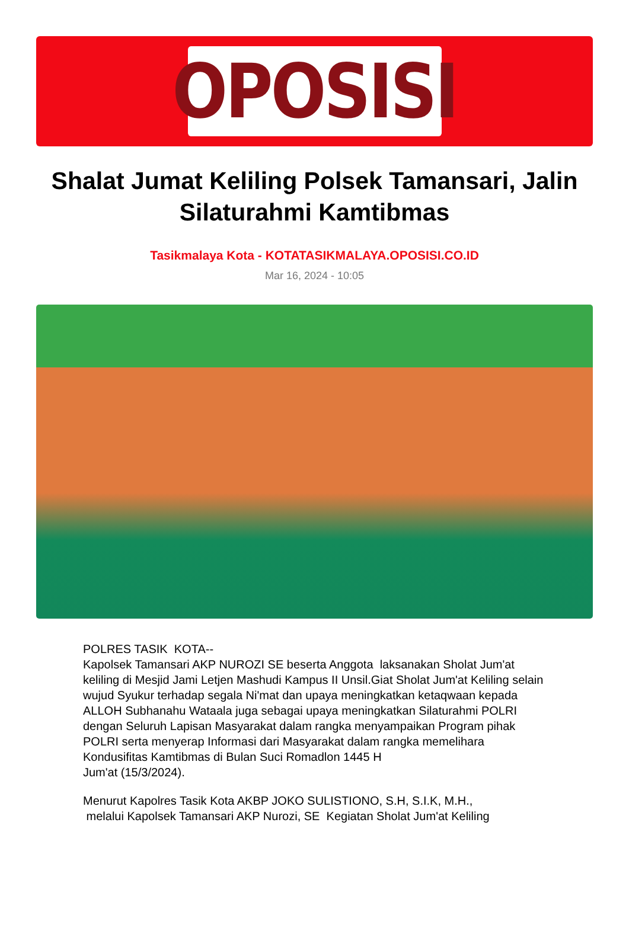OPOSISI
Shalat Jumat Keliling Polsek Tamansari, Jalin Silaturahmi Kamtibmas
Tasikmalaya Kota - KOTATASIKMALAYA.OPOSISI.CO.ID
Mar 16, 2024 - 10:05
POLRES TASIK KOTA--
Kapolsek Tamansari AKP NUROZI SE beserta Anggota laksanakan Sholat Jum'at keliling di Mesjid Jami Letjen Mashudi Kampus II Unsil.Giat Sholat Jum'at Keliling selain wujud Syukur terhadap segala Ni'mat dan upaya meningkatkan ketaqwaan kepada ALLOH Subhanahu Wataala juga sebagai upaya meningkatkan Silaturahmi POLRI dengan Seluruh Lapisan Masyarakat dalam rangka menyampaikan Program pihak POLRI serta menyerap Informasi dari Masyarakat dalam rangka memelihara Kondusifitas Kamtibmas di Bulan Suci Romadlon 1445 H
Jum'at (15/3/2024).
Menurut Kapolres Tasik Kota AKBP JOKO SULISTIONO, S.H, S.I.K, M.H.,
melalui Kapolsek Tamansari AKP Nurozi, SE Kegiatan Sholat Jum'at Keliling